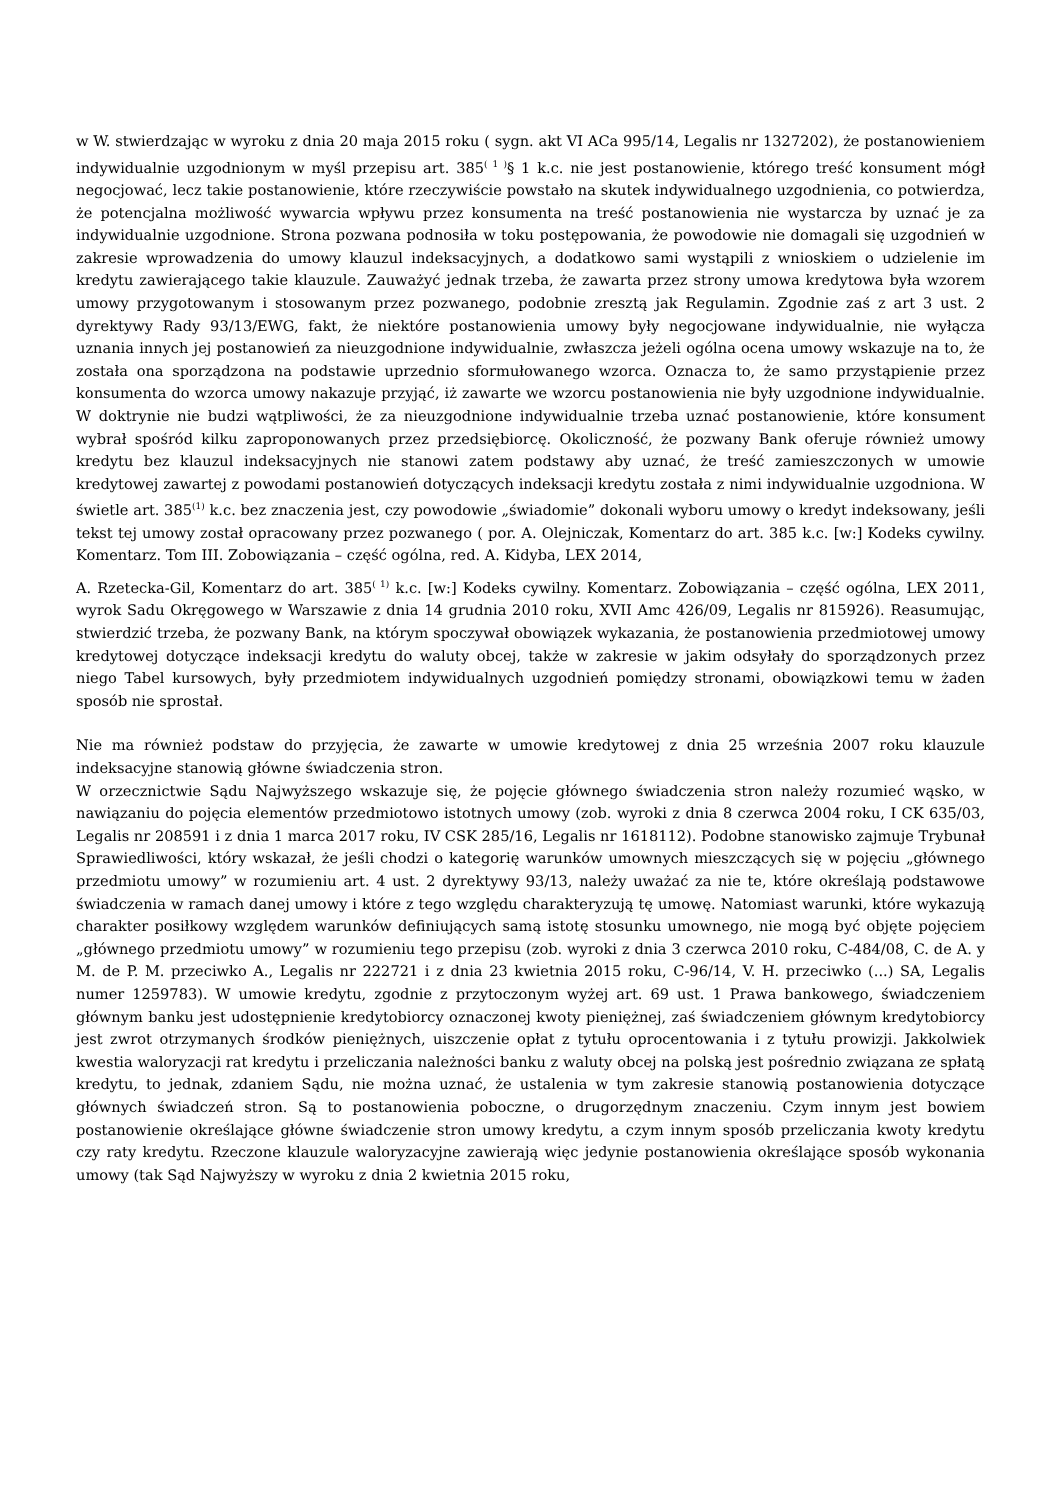w W. stwierdzając w wyroku z dnia 20 maja 2015 roku ( sygn. akt VI ACa 995/14, Legalis nr 1327202), że postanowieniem indywidualnie uzgodnionym w myśl przepisu art. 385<sup>( 1 )</sup>§ 1 k.c. nie jest postanowienie, którego treść konsument mógł negocjować, lecz takie postanowienie, które rzeczywiście powstało na skutek indywidualnego uzgodnienia, co potwierdza, że potencjalna możliwość wywarcia wpływu przez konsumenta na treść postanowienia nie wystarcza by uznać je za indywidualnie uzgodnione. Strona pozwana podnosiła w toku postępowania, że powodowie nie domagali się uzgodnień w zakresie wprowadzenia do umowy klauzul indeksacyjnych, a dodatkowo sami wystąpili z wnioskiem o udzielenie im kredytu zawierającego takie klauzule. Zauważyć jednak trzeba, że zawarta przez strony umowa kredytowa była wzorem umowy przygotowanym i stosowanym przez pozwanego, podobnie zresztą jak Regulamin. Zgodnie zaś z art 3 ust. 2 dyrektywy Rady 93/13/EWG, fakt, że niektóre postanowienia umowy były negocjowane indywidualnie, nie wyłącza uznania innych jej postanowień za nieuzgodnione indywidualnie, zwłaszcza jeżeli ogólna ocena umowy wskazuje na to, że została ona sporządzona na podstawie uprzednio sformułowanego wzorca. Oznacza to, że samo przystąpienie przez konsumenta do wzorca umowy nakazuje przyjąć, iż zawarte we wzorcu postanowienia nie były uzgodnione indywidualnie. W doktrynie nie budzi wątpliwości, że za nieuzgodnione indywidualnie trzeba uznać postanowienie, które konsument wybrał spośród kilku zaproponowanych przez przedsiębiorcę. Okoliczność, że pozwany Bank oferuje również umowy kredytu bez klauzul indeksacyjnych nie stanowi zatem podstawy aby uznać, że treść zamieszczonych w umowie kredytowej zawartej z powodami postanowień dotyczących indeksacji kredytu została z nimi indywidualnie uzgodniona. W świetle art. 385<sup>(1)</sup> k.c. bez znaczenia jest, czy powodowie „świadomie” dokonali wyboru umowy o kredyt indeksowany, jeśli tekst tej umowy został opracowany przez pozwanego ( por. A. Olejniczak, Komentarz do art. 385 k.c. [w:] Kodeks cywilny. Komentarz. Tom III. Zobowiązania – część ogólna, red. A. Kidyba, LEX 2014,
A. Rzetecka-Gil, Komentarz do art. 385<sup>( 1)</sup> k.c. [w:] Kodeks cywilny. Komentarz. Zobowiązania – część ogólna, LEX 2011, wyrok Sadu Okręgowego w Warszawie z dnia 14 grudnia 2010 roku, XVII Amc 426/09, Legalis nr 815926). Reasumując, stwierdzić trzeba, że pozwany Bank, na którym spoczywał obowiązek wykazania, że postanowienia przedmiotowej umowy kredytowej dotyczące indeksacji kredytu do waluty obcej, także w zakresie w jakim odsyłały do sporządzonych przez niego Tabel kursowych, były przedmiotem indywidualnych uzgodnień pomiędzy stronami, obowiązkowi temu w żaden sposób nie sprostał.
Nie ma również podstaw do przyjęcia, że zawarte w umowie kredytowej z dnia 25 września 2007 roku klauzule indeksacyjne stanowią główne świadczenia stron.
W orzecznictwie Sądu Najwyższego wskazuje się, że pojęcie głównego świadczenia stron należy rozumieć wąsko, w nawiązaniu do pojęcia elementów przedmiotowo istotnych umowy (zob. wyroki z dnia 8 czerwca 2004 roku, I CK 635/03, Legalis nr 208591 i z dnia 1 marca 2017 roku, IV CSK 285/16, Legalis nr 1618112). Podobne stanowisko zajmuje Trybunał Sprawiedliwości, który wskazał, że jeśli chodzi o kategorię warunków umownych mieszczących się w pojęciu „głównego przedmiotu umowy” w rozumieniu art. 4 ust. 2 dyrektywy 93/13, należy uważać za nie te, które określają podstawowe świadczenia w ramach danej umowy i które z tego względu charakteryzują tę umowę. Natomiast warunki, które wykazują charakter posiłkowy względem warunków definiujących samą istotę stosunku umownego, nie mogą być objęte pojęciem „głównego przedmiotu umowy” w rozumieniu tego przepisu (zob. wyroki z dnia 3 czerwca 2010 roku, C-484/08, C. de A. y M. de P. M. przeciwko A., Legalis nr 222721 i z dnia 23 kwietnia 2015 roku, C-96/14, V. H. przeciwko (...) SA, Legalis numer 1259783). W umowie kredytu, zgodnie z przytoczonym wyżej art. 69 ust. 1 Prawa bankowego, świadczeniem głównym banku jest udostępnienie kredytobiorcy oznaczonej kwoty pieniężnej, zaś świadczeniem głównym kredytobiorcy jest zwrot otrzymanych środków pieniężnych, uiszczenie opłat z tytułu oprocentowania i z tytułu prowizji. Jakkolwiek kwestia waloryzacji rat kredytu i przeliczania należności banku z waluty obcej na polską jest pośrednio związana ze spłatą kredytu, to jednak, zdaniem Sądu, nie można uznać, że ustalenia w tym zakresie stanowią postanowienia dotyczące głównych świadczeń stron. Są to postanowienia poboczne, o drugorzędnym znaczeniu. Czym innym jest bowiem postanowienie określające główne świadczenie stron umowy kredytu, a czym innym sposób przeliczania kwoty kredytu czy raty kredytu. Rzeczone klauzule waloryzacyjne zawierają więc jedynie postanowienia określające sposób wykonania umowy (tak Sąd Najwyższy w wyroku z dnia 2 kwietnia 2015 roku,